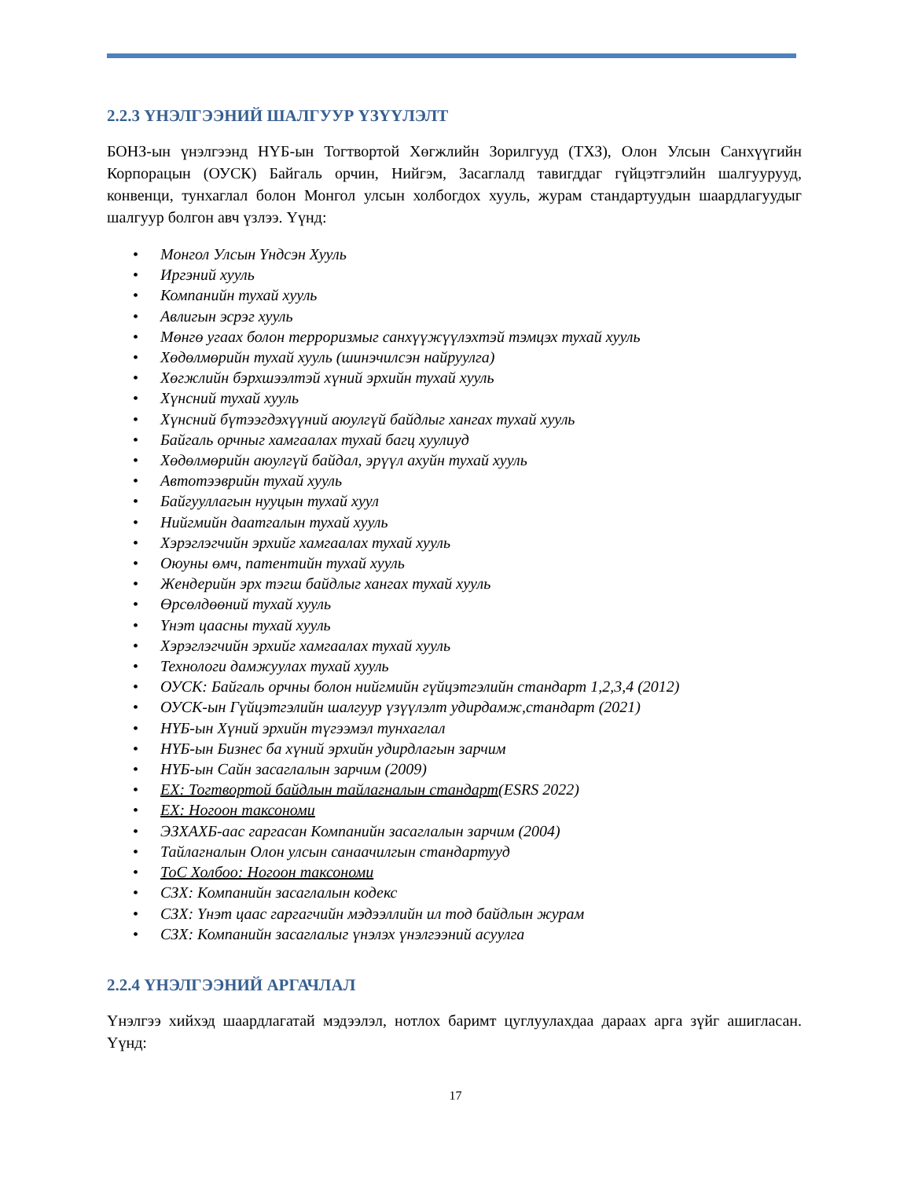2.2.3 ҮНЭЛГЭЭНИЙ ШАЛГУУР ҮЗҮҮЛЭЛТ
БОНЗ-ын үнэлгээнд НҮБ-ын Тогтвортой Хөгжлийн Зорилгууд (ТХЗ), Олон Улсын Санхүүгийн Корпорацын (ОУСК) Байгаль орчин, Нийгэм, Засаглалд тавигддаг гүйцэтгэлийн шалгуурууд, конвенци, тунхаглал болон Монгол улсын холбогдох хууль, журам стандартуудын шаардлагуудыг шалгуур болгон авч үзлээ. Үүнд:
• Монгол Улсын Үндсэн Хууль
• Иргэний хууль
• Компанийн тухай хууль
• Авлигын эсрэг хууль
• Мөнгө угаах болон терроризмыг санхүүжүүлэхтэй тэмцэх тухай хууль
• Хөдөлмөрийн тухай хууль (шинэчилсэн найруулга)
• Хөгжлийн бэрхшээлтэй хүний эрхийн тухай хууль
• Хүнсний тухай хууль
• Хүнсний бүтээгдэхүүний аюулгүй байдлыг хангах тухай хууль
• Байгаль орчныг хамгаалах тухай багц хуулиуд
• Хөдөлмөрийн аюулгүй байдал, эрүүл ахуйн тухай хууль
• Автотээврийн тухай хууль
• Байгууллагын нууцын тухай хуул
• Нийгмийн даатгалын тухай хууль
• Хэрэглэгчийн эрхийг хамгаалах тухай хууль
• Оюуны өмч, патентийн тухай хууль
• Жендерийн эрх тэгш байдлыг хангах тухай хууль
• Өрсөлдөөний тухай хууль
• Үнэт цаасны тухай хууль
• Хэрэглэгчийн эрхийг хамгаалах тухай хууль
• Технологи дамжуулах тухай хууль
• ОУСК: Байгаль орчны болон нийгмийн гүйцэтгэлийн стандарт 1,2,3,4 (2012)
• ОУСК-ын Гүйцэтгэлийн шалгуур үзүүлэлт удирдамж,стандарт (2021)
• НҮБ-ын Хүний эрхийн түгээмэл тунхаглал
• НҮБ-ын Бизнес ба хүний эрхийн удирдлагын зарчим
• НҮБ-ын Сайн засаглалын зарчим (2009)
• ЕХ: Тогтвортой байдлын тайлагналын стандарт(ESRS 2022)
• ЕХ: Ногоон таксономи
• ЭЗХАХБ-аас гаргасан Компанийн засаглалын зарчим (2004)
• Тайлагналын Олон улсын санаачилгын стандартууд
• ТоС Холбоо: Ногоон таксономи
• СЗХ: Компанийн засаглалын кодекс
• СЗХ: Үнэт цаас гаргагчийн мэдээллийн ил тод байдлын журам
• СЗХ: Компанийн засаглалыг үнэлэх үнэлгээний асуулга
2.2.4 ҮНЭЛГЭЭНИЙ АРГАЧЛАЛ
Үнэлгээ хийхэд шаардлагатай мэдээлэл, нотлох баримт цуглуулахдаа дараах арга зүйг ашигласан. Үүнд:
17